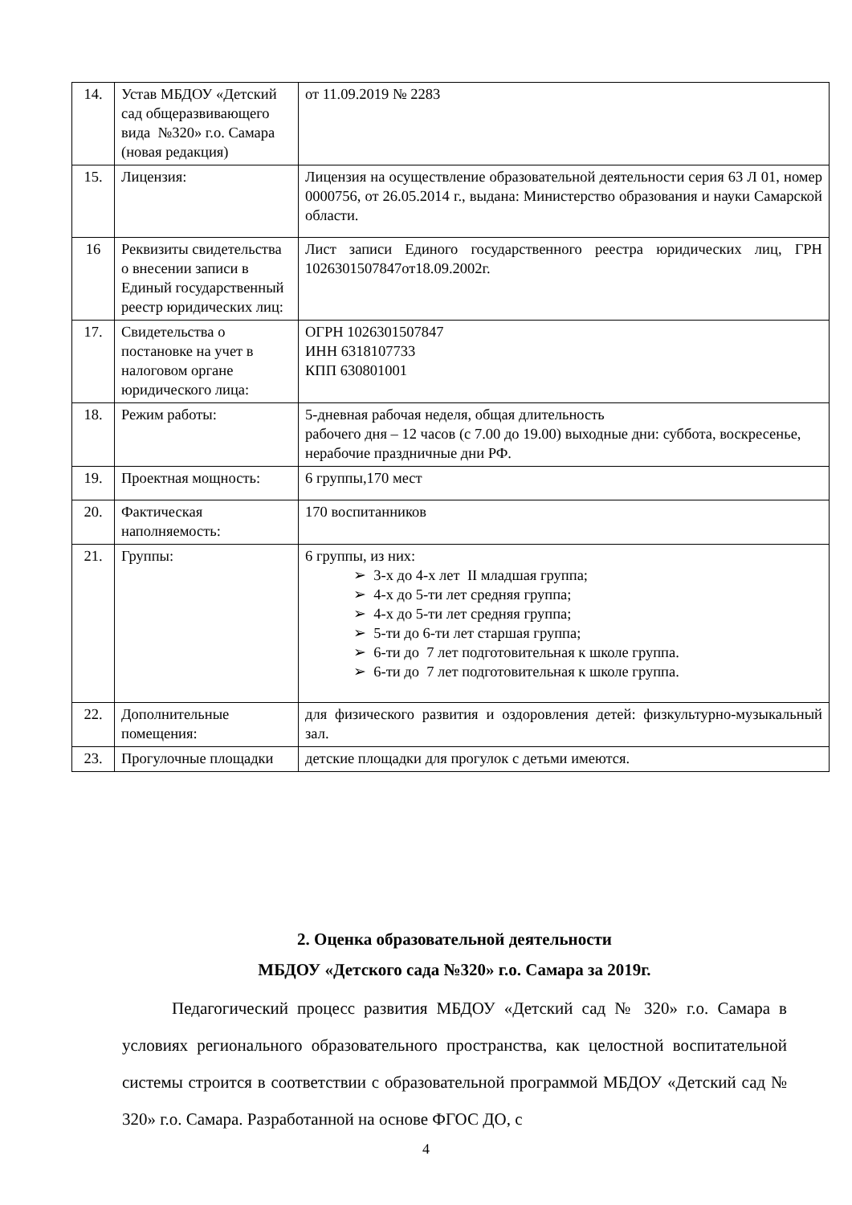| 14. | Устав МБДОУ «Детский сад общеразвивающего вида №320» г.о. Самара (новая редакция) | от 11.09.2019 № 2283 |
| 15. | Лицензия: | Лицензия на осуществление образовательной деятельности серия 63 Л 01, номер 0000756, от 26.05.2014 г., выдана: Министерство образования и науки Самарской области. |
| 16 | Реквизиты свидетельства о внесении записи в Единый государственный реестр юридических лиц: | Лист записи Единого государственного реестра юридических лиц, ГРН 1026301507847от18.09.2002г. |
| 17. | Свидетельства о постановке на учет в налоговом органе юридического лица: | ОГРН 1026301507847 ИНН 6318107733 КПП 630801001 |
| 18. | Режим работы: | 5-дневная рабочая неделя, общая длительность рабочего дня – 12 часов (с 7.00 до 19.00) выходные дни: суббота, воскресенье, нерабочие праздничные дни РФ. |
| 19. | Проектная мощность: | 6 группы,170 мест |
| 20. | Фактическая наполняемость: | 170 воспитанников |
| 21. | Группы: | 6 группы, из них: ➢ 3-х до 4-х лет II младшая группа; ➢ 4-х до 5-ти лет средняя группа; ➢ 4-х до 5-ти лет средняя группа; ➢ 5-ти до 6-ти лет старшая группа; ➢ 6-ти до 7 лет подготовительная к школе группа. ➢ 6-ти до 7 лет подготовительная к школе группа. |
| 22. | Дополнительные помещения: | для физического развития и оздоровления детей: физкультурно-музыкальный зал. |
| 23. | Прогулочные площадки | детские площадки для прогулок с детьми имеются. |
2. Оценка образовательной деятельности
МБДОУ «Детского сада №320» г.о. Самара за 2019г.
Педагогический процесс развития МБДОУ «Детский сад № 320» г.о. Самара в условиях регионального образовательного пространства, как целостной воспитательной системы строится в соответствии с образовательной программой МБДОУ «Детский сад № 320» г.о. Самара. Разработанной на основе ФГОС ДО, с
4